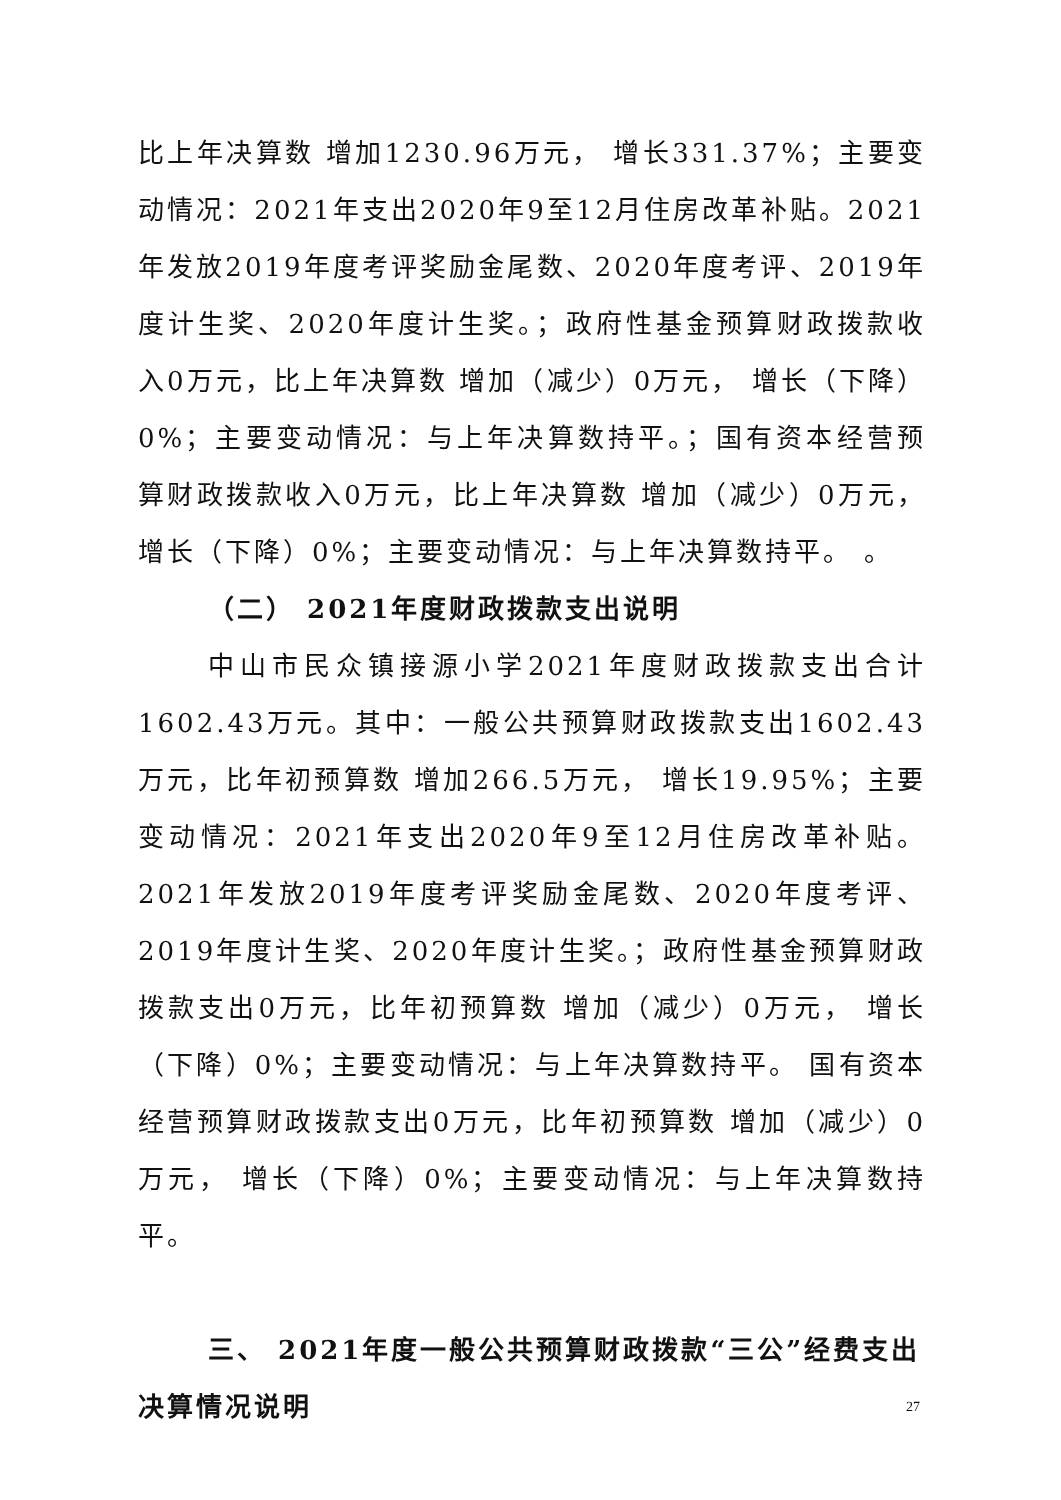比上年决算数 增加1230.96万元， 增长331.37%；主要变动情况：2021年支出2020年9至12月住房改革补贴。2021年发放2019年度考评奖励金尾数、2020年度考评、2019年度计生奖、2020年度计生奖。；政府性基金预算财政拨款收入0万元，比上年决算数 增加（减少）0万元， 增长（下降）0%；主要变动情况：与上年决算数持平。；国有资本经营预算财政拨款收入0万元，比上年决算数 增加（减少）0万元， 增长（下降）0%；主要变动情况：与上年决算数持平。 。
（二） 2021年度财政拨款支出说明
中山市民众镇接源小学2021年度财政拨款支出合计1602.43万元。其中：一般公共预算财政拨款支出1602.43万元，比年初预算数 增加266.5万元， 增长19.95%；主要变动情况：2021年支出2020年9至12月住房改革补贴。2021年发放2019年度考评奖励金尾数、2020年度考评、2019年度计生奖、2020年度计生奖。；政府性基金预算财政拨款支出0万元，比年初预算数 增加（减少）0万元， 增长（下降）0%；主要变动情况：与上年决算数持平。 国有资本经营预算财政拨款支出0万元，比年初预算数 增加（减少）0万元， 增长（下降）0%；主要变动情况：与上年决算数持平。
三、 2021年度一般公共预算财政拨款“三公”经费支出决算情况说明
27